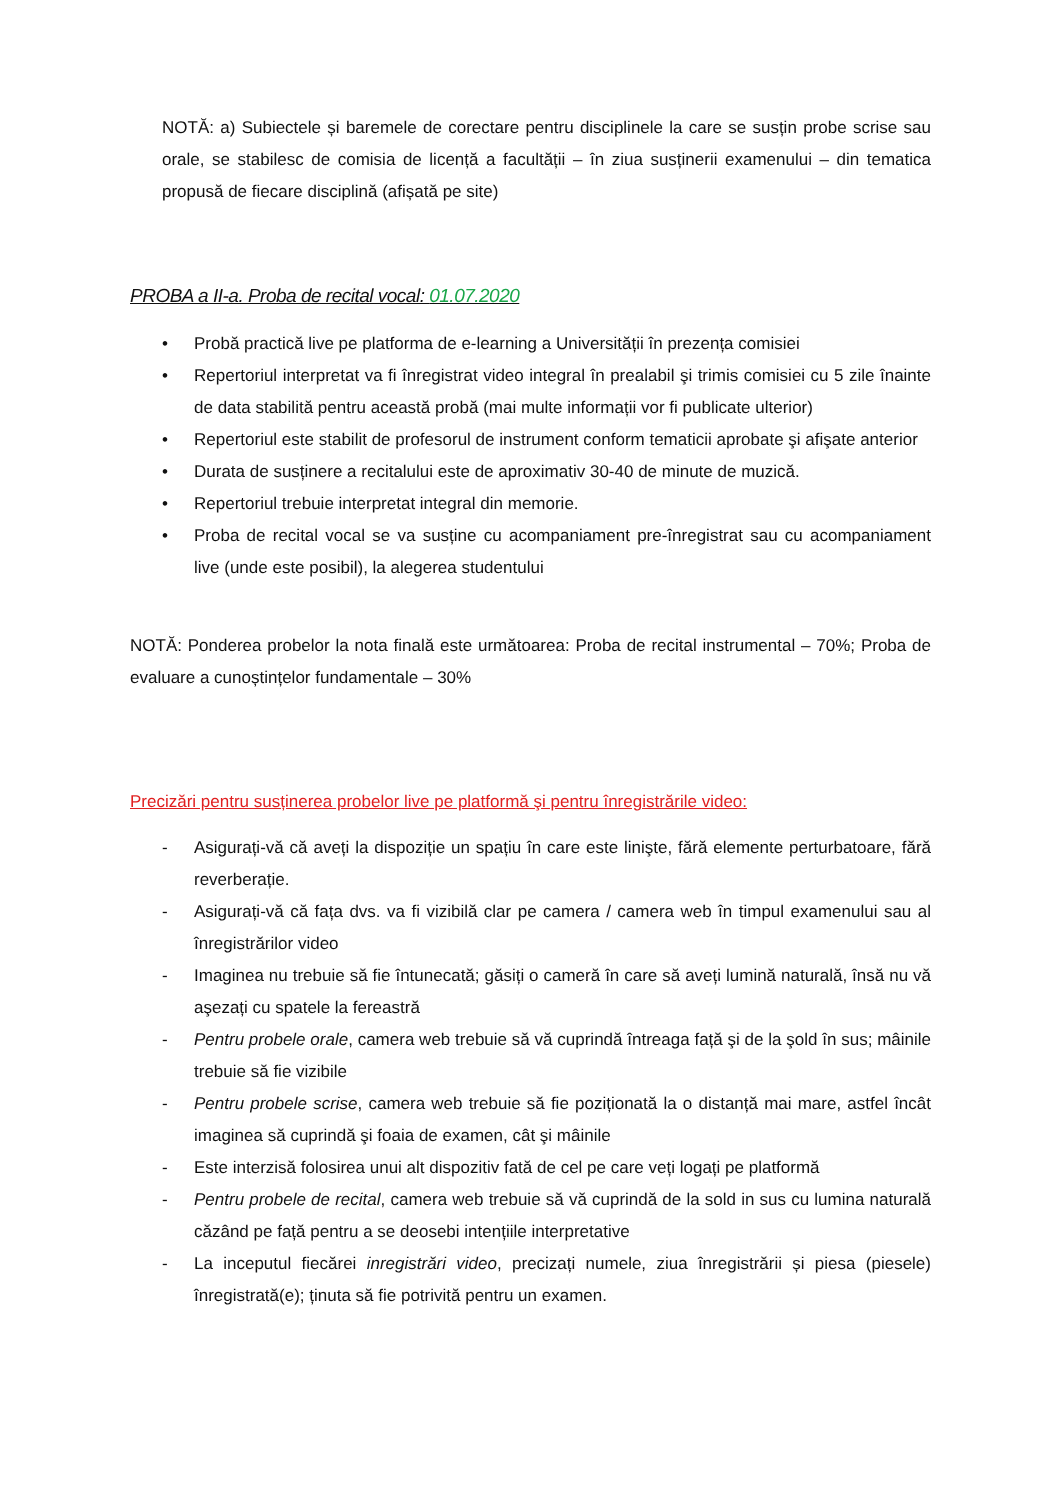NOTĂ: a) Subiectele și baremele de corectare pentru disciplinele la care se susțin probe scrise sau orale, se stabilesc de comisia de licență a facultății – în ziua susținerii examenului – din tematica propusă de fiecare disciplină (afișată pe site)
PROBA a II-a. Proba de recital vocal: 01.07.2020
• Probă practică live pe platforma de e-learning a Universității în prezența comisiei
• Repertoriul interpretat va fi înregistrat video integral în prealabil şi trimis comisiei cu 5 zile înainte de data stabilită pentru această probă (mai multe informații vor fi publicate ulterior)
• Repertoriul este stabilit de profesorul de instrument conform tematicii aprobate şi afişate anterior
• Durata de susținere a recitalului este de aproximativ 30-40 de minute de muzică.
• Repertoriul trebuie interpretat integral din memorie.
• Proba de recital vocal se va susține cu acompaniament pre-înregistrat sau cu acompaniament live (unde este posibil), la alegerea studentului
NOTĂ: Ponderea probelor la nota finală este următoarea: Proba de recital instrumental – 70%; Proba de evaluare a cunoștințelor fundamentale – 30%
Precizări pentru susținerea probelor live pe platformă şi pentru înregistrările video:
- Asigurați-vă că aveți la dispoziție un spațiu în care este linişte, fără elemente perturbatoare, fără reverberație.
- Asigurați-vă că fața dvs. va fi vizibilă clar pe camera / camera web în timpul examenului sau al înregistrărilor video
- Imaginea nu trebuie să fie întunecată; găsiți o cameră în care să aveți lumină naturală, însă nu vă aşezați cu spatele la fereastră
- Pentru probele orale, camera web trebuie să vă cuprindă întreaga față şi de la şold în sus; mâinile trebuie să fie vizibile
- Pentru probele scrise, camera web trebuie să fie poziționată la o distanță mai mare, astfel încât imaginea să cuprindă şi foaia de examen, cât şi mâinile
- Este interzisă folosirea unui alt dispozitiv fată de cel pe care veți logați pe platformă
- Pentru probele de recital, camera web trebuie să vă cuprindă de la sold in sus cu lumina naturală căzând pe față pentru a se deosebi intențiile interpretative
- La inceputul fiecărei inregistrări video, precizați numele, ziua înregistrării și piesa (piesele) înregistrată(e); ținuta să fie potrivită pentru un examen.